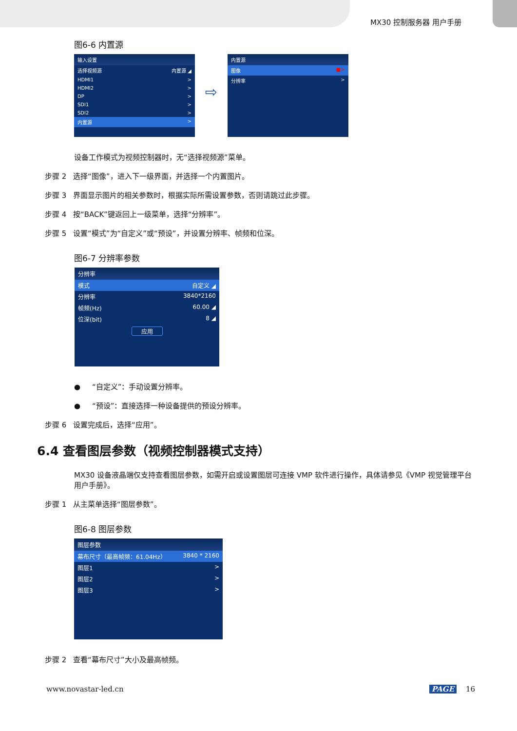MX30 控制服务器 用户手册
图6-6 内置源
输入设置
选择视频源 内置源 ◢
HDMI1 >
HDMI2 >
DP >
SDI1 >
SDI2 >
内置源 >
⇨
内置源
图像 ■>
分辨率 >
设备工作模式为视频控制器时，无“选择视频源”菜单。
步骤 2 选择“图像”，进入下一级界面，并选择一个内置图片。
步骤 3 界面显示图片的相关参数时，根据实际所需设置参数，否则请跳过此步骤。
步骤 4 按“BACK”键返回上一级菜单，选择“分辨率”。
步骤 5 设置“模式”为“自定义”或“预设”，并设置分辨率、帧频和位深。
图6-7 分辨率参数
分辨率
模式 自定义 ◢
分辨率 3840*2160
帧频(Hz) 60.00 ◢
位深(bit) 8 ◢
应用
● “自定义”：手动设置分辨率。
● “预设”：直接选择一种设备提供的预设分辨率。
步骤 6 设置完成后，选择“应用”。
6.4 查看图层参数（视频控制器模式支持）
MX30 设备液晶端仅支持查看图层参数，如需开启或设置图层可连接 VMP 软件进行操作，具体请参见《VMP 视觉管理平台 用户手册》。
步骤 1 从主菜单选择“图层参数”。
图6-8 图层参数
图层参数
幕布尺寸（最高帧频：61.04Hz） 3840 * 2160
图层1 >
图层2 >
图层3 >
步骤 2 查看“幕布尺寸”大小及最高帧频。
www.novastar-led.cn PAGE 16